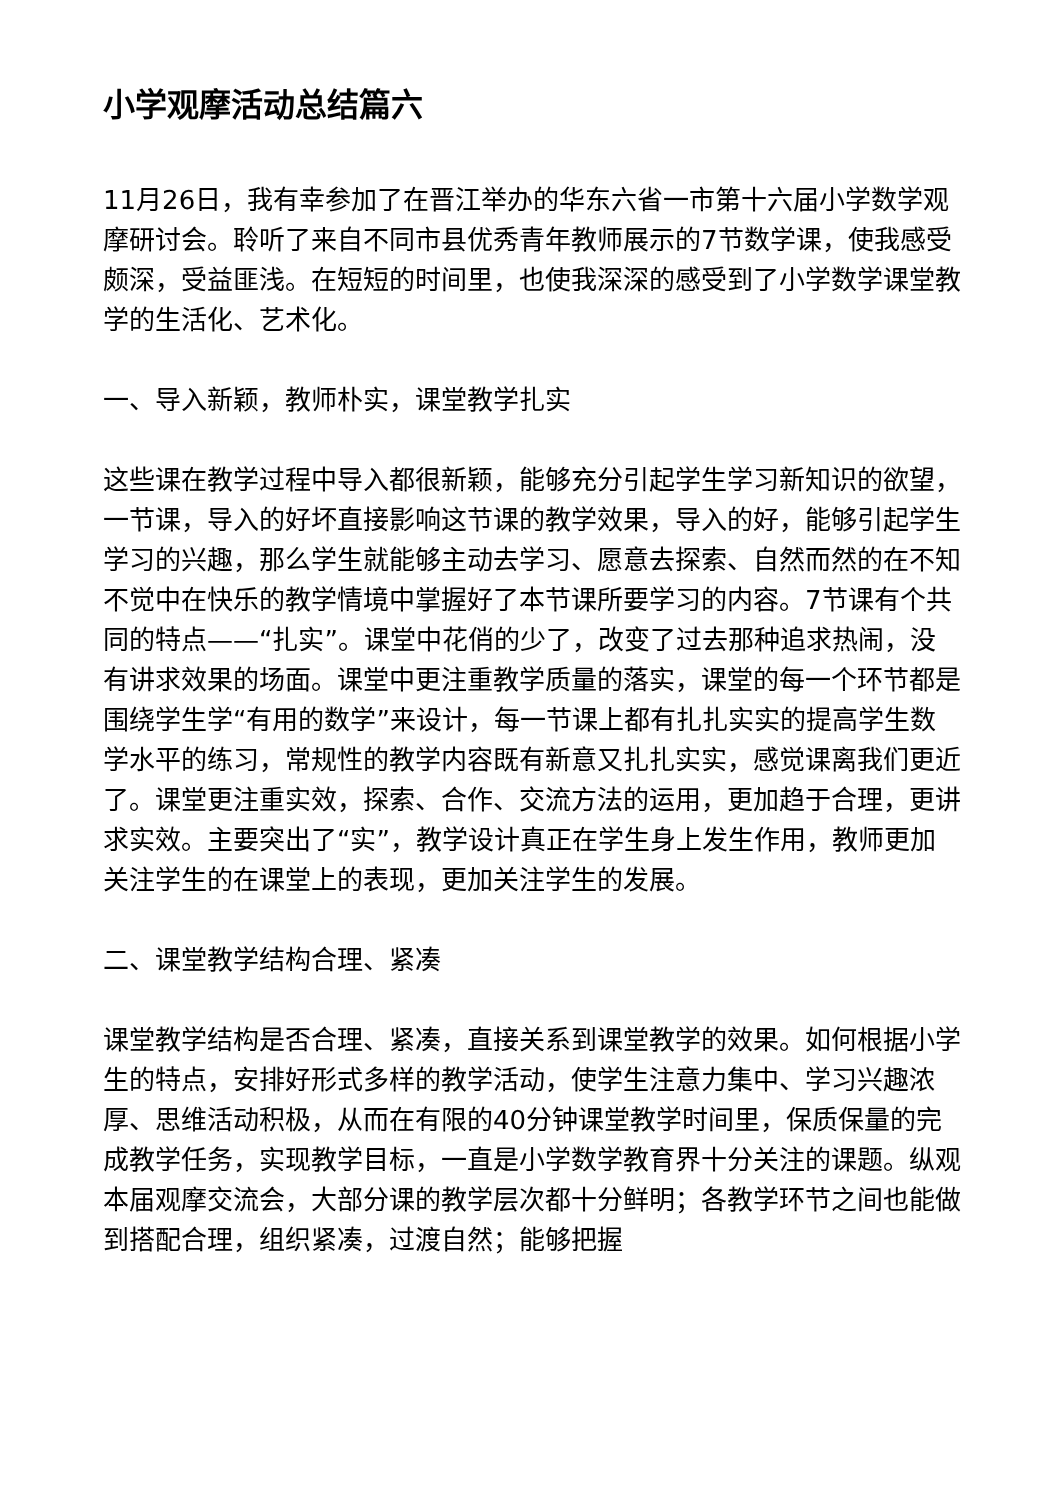小学观摩活动总结篇六
11月26日，我有幸参加了在晋江举办的华东六省一市第十六届小学数学观摩研讨会。聆听了来自不同市县优秀青年教师展示的7节数学课，使我感受颇深，受益匪浅。在短短的时间里，也使我深深的感受到了小学数学课堂教学的生活化、艺术化。
一、导入新颖，教师朴实，课堂教学扎实
这些课在教学过程中导入都很新颖，能够充分引起学生学习新知识的欲望，一节课，导入的好坏直接影响这节课的教学效果，导入的好，能够引起学生学习的兴趣，那么学生就能够主动去学习、愿意去探索、自然而然的在不知不觉中在快乐的教学情境中掌握好了本节课所要学习的内容。7节课有个共同的特点——“扎实”。课堂中花俏的少了，改变了过去那种追求热闹，没有讲求效果的场面。课堂中更注重教学质量的落实，课堂的每一个环节都是围绕学生学“有用的数学”来设计，每一节课上都有扎扎实实的提高学生数学水平的练习，常规性的教学内容既有新意又扎扎实实，感觉课离我们更近了。课堂更注重实效，探索、合作、交流方法的运用，更加趋于合理，更讲求实效。主要突出了“实”，教学设计真正在学生身上发生作用，教师更加关注学生的在课堂上的表现，更加关注学生的发展。
二、课堂教学结构合理、紧凑
课堂教学结构是否合理、紧凑，直接关系到课堂教学的效果。如何根据小学生的特点，安排好形式多样的教学活动，使学生注意力集中、学习兴趣浓厚、思维活动积极，从而在有限的40分钟课堂教学时间里，保质保量的完成教学任务，实现教学目标，一直是小学数学教育界十分关注的课题。纵观本届观摩交流会，大部分课的教学层次都十分鲜明；各教学环节之间也能做到搭配合理，组织紧凑，过渡自然；能够把握